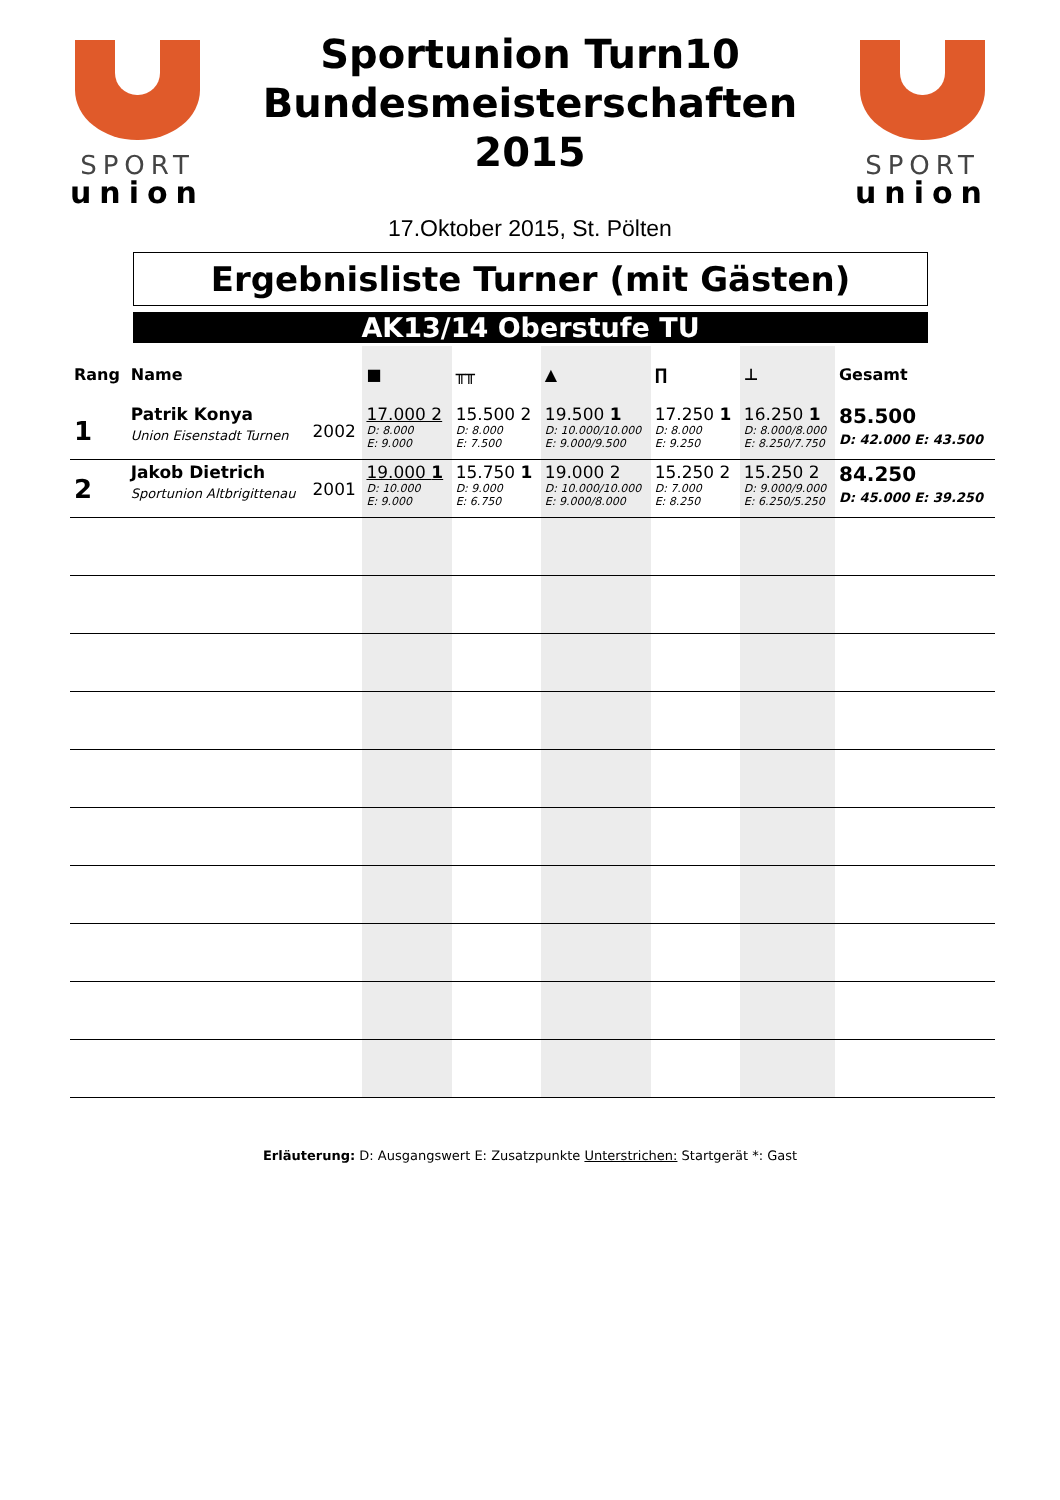SPORT
union
Sportunion Turn10
Bundesmeisterschaften
2015
17.Oktober 2015, St. Pölten
SPORT
union
Ergebnisliste Turner (mit Gästen)
AK13/14 Oberstufe TU
| Rang | Name | | ■ | ╥╥ | ▲ | ∏ | ⊥ | Gesamt |
| --- | --- | --- | --- | --- | --- | --- | --- | --- |
| 1 | Patrik Konya Union Eisenstadt Turnen | 2002 | 17.000 2 D: 8.000 E: 9.000 | 15.500 2 D: 8.000 E: 7.500 | 19.500 1 D: 10.000/10.000 E: 9.000/9.500 | 17.250 1 D: 8.000 E: 9.250 | 16.250 1 D: 8.000/8.000 E: 8.250/7.750 | 85.500 D: 42.000 E: 43.500 |
| 2 | Jakob Dietrich Sportunion Altbrigittenau | 2001 | 19.000 1 D: 10.000 E: 9.000 | 15.750 1 D: 9.000 E: 6.750 | 19.000 2 D: 10.000/10.000 E: 9.000/8.000 | 15.250 2 D: 7.000 E: 8.250 | 15.250 2 D: 9.000/9.000 E: 6.250/5.250 | 84.250 D: 45.000 E: 39.250 |
Erläuterung: D: Ausgangswert E: Zusatzpunkte Unterstrichen: Startgerät *: Gast